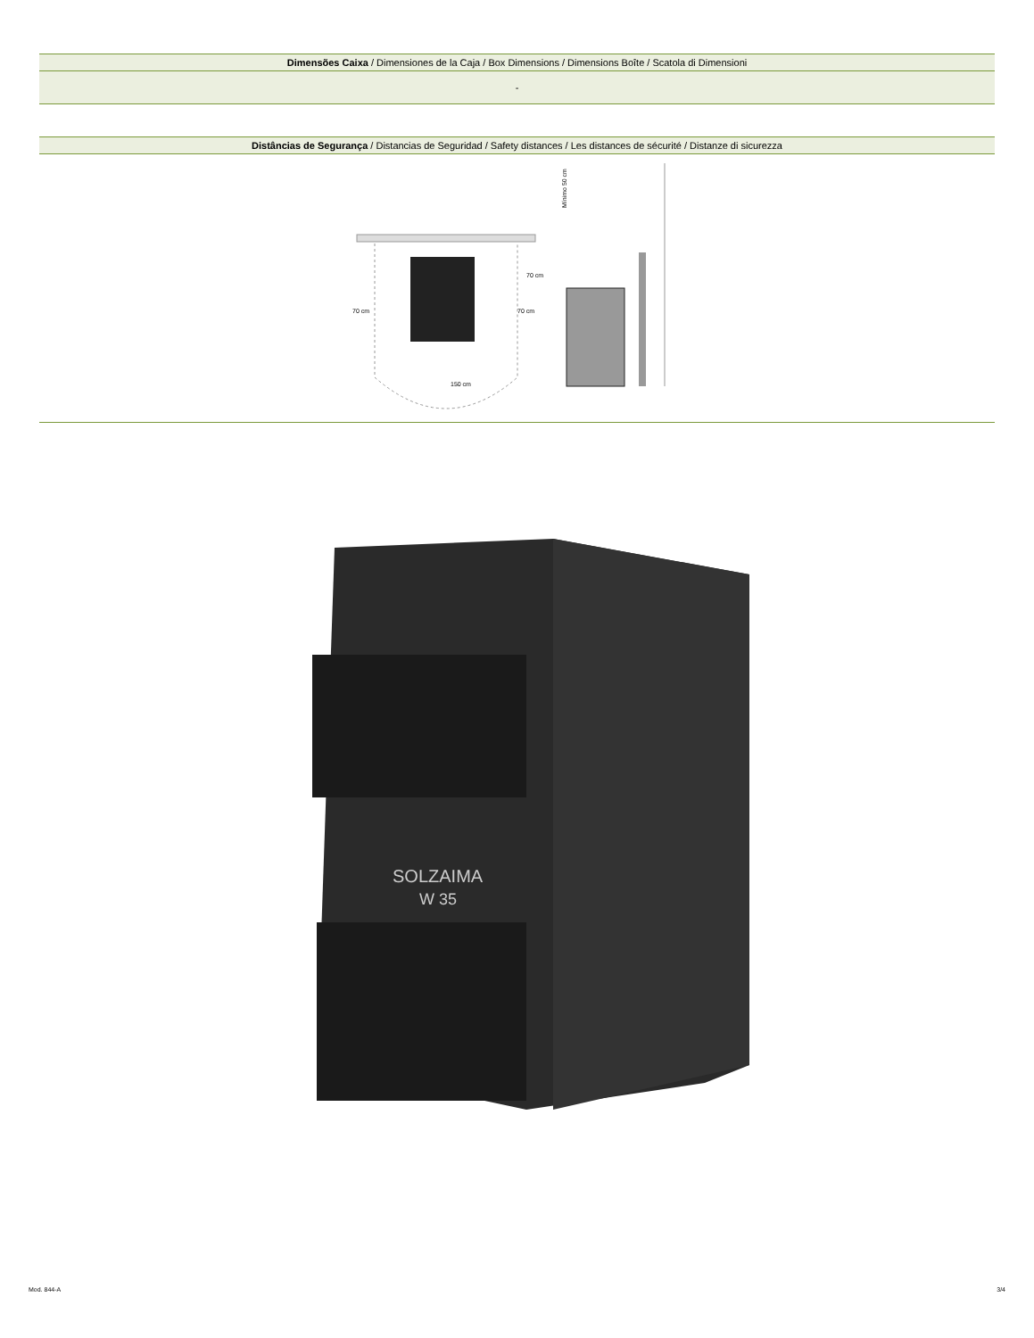| Dimensões Caixa / Dimensiones de la Caja / Box Dimensions / Dimensions Boîte / Scatola di Dimensioni |
| --- |
| - |
| Distâncias de Segurança / Distancias de Seguridad / Safety distances / Les distances de sécurité / Distanze di sicurezza |
| --- |
70 cm
70 cm
70 cm
150 cm
Mínimo 50 cm
SOLZAIMA
W 35
Mod. 844-A 3/4